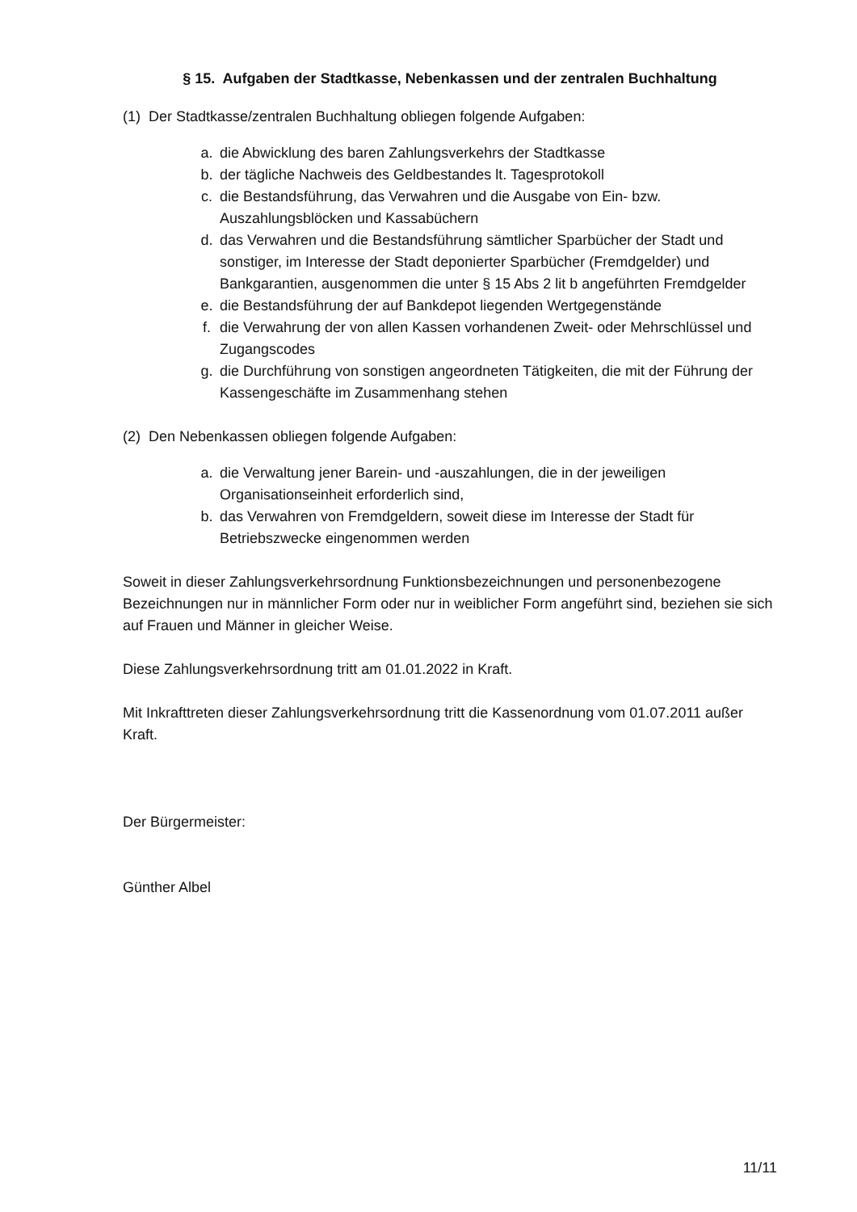§ 15. Aufgaben der Stadtkasse, Nebenkassen und der zentralen Buchhaltung
(1) Der Stadtkasse/zentralen Buchhaltung obliegen folgende Aufgaben:
a. die Abwicklung des baren Zahlungsverkehrs der Stadtkasse
b. der tägliche Nachweis des Geldbestandes lt. Tagesprotokoll
c. die Bestandsführung, das Verwahren und die Ausgabe von Ein- bzw. Auszahlungsblöcken und Kassabüchern
d. das Verwahren und die Bestandsführung sämtlicher Sparbücher der Stadt und sonstiger, im Interesse der Stadt deponierter Sparbücher (Fremdgelder) und Bankgarantien, ausgenommen die unter § 15 Abs 2 lit b angeführten Fremdgelder
e. die Bestandsführung der auf Bankdepot liegenden Wertgegenstände
f. die Verwahrung der von allen Kassen vorhandenen Zweit- oder Mehrschlüssel und Zugangscodes
g. die Durchführung von sonstigen angeordneten Tätigkeiten, die mit der Führung der Kassengeschäfte im Zusammenhang stehen
(2) Den Nebenkassen obliegen folgende Aufgaben:
a. die Verwaltung jener Barein- und -auszahlungen, die in der jeweiligen Organisationseinheit erforderlich sind,
b. das Verwahren von Fremdgeldern, soweit diese im Interesse der Stadt für Betriebszwecke eingenommen werden
Soweit in dieser Zahlungsverkehrsordnung Funktionsbezeichnungen und personenbezogene Bezeichnungen nur in männlicher Form oder nur in weiblicher Form angeführt sind, beziehen sie sich auf Frauen und Männer in gleicher Weise.
Diese Zahlungsverkehrsordnung tritt am 01.01.2022 in Kraft.
Mit Inkrafttreten dieser Zahlungsverkehrsordnung tritt die Kassenordnung vom 01.07.2011 außer Kraft.
Der Bürgermeister:
Günther Albel
11/11